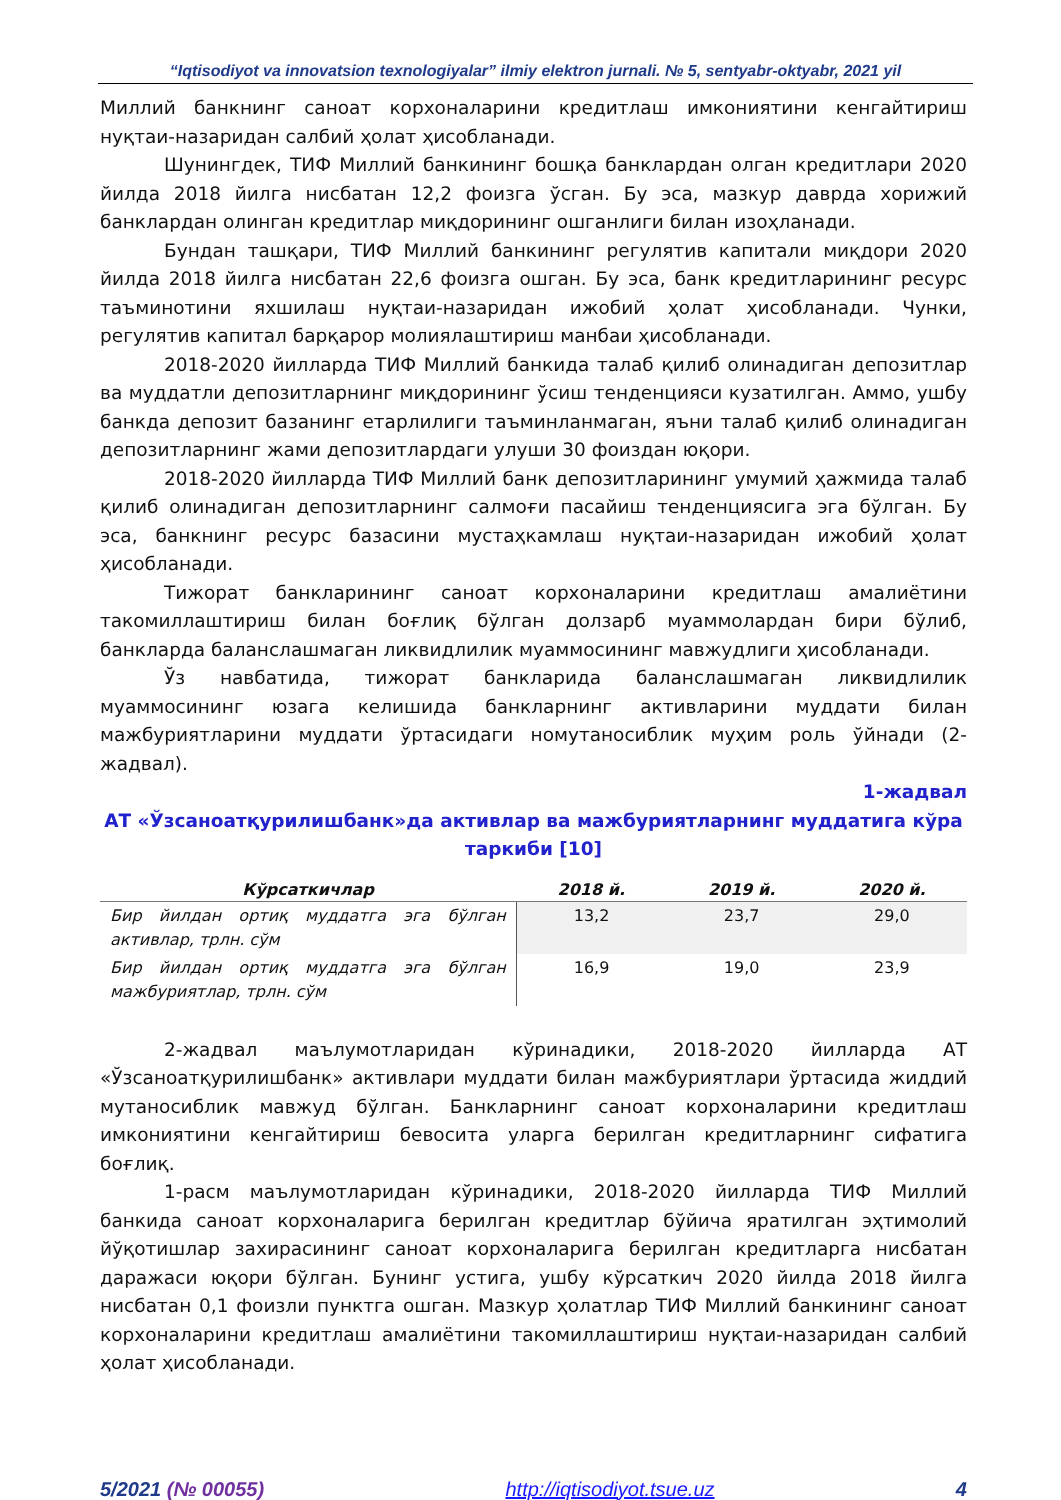“Iqtisodiyot va innovatsion texnologiyalar” ilmiy elektron jurnali. № 5, sentyabr-oktyabr, 2021 yil
Миллий банкнинг саноат корхоналарини кредитлаш имкониятини кенгайтириш нуқтаи-назаридан салбий ҳолат ҳисобланади.
Шунингдек, ТИФ Миллий банкининг бошқа банклардан олган кредитлари 2020 йилда 2018 йилга нисбатан 12,2 фоизга ўсган. Бу эса, мазкур даврда хорижий банклардан олинган кредитлар миқдорининг ошганлиги билан изоҳланади.
Бундан ташқари, ТИФ Миллий банкининг регулятив капитали миқдори 2020 йилда 2018 йилга нисбатан 22,6 фоизга ошган. Бу эса, банк кредитларининг ресурс таъминотини яхшилаш нуқтаи-назаридан ижобий ҳолат ҳисобланади. Чунки, регулятив капитал барқарор молиялаштириш манбаи ҳисобланади.
2018-2020 йилларда ТИФ Миллий банкида талаб қилиб олинадиган депозитлар ва муддатли депозитларнинг миқдорининг ўсиш тенденцияси кузатилган. Аммо, ушбу банкда депозит базанинг етарлилиги таъминланмаган, яъни талаб қилиб олинадиган депозитларнинг жами депозитлардаги улуши 30 фоиздан юқори.
2018-2020 йилларда ТИФ Миллий банк депозитларининг умумий ҳажмида талаб қилиб олинадиган депозитларнинг салмоғи пасайиш тенденциясига эга бўлган. Бу эса, банкнинг ресурс базасини мустаҳкамлаш нуқтаи-назаридан ижобий ҳолат ҳисобланади.
Тижорат банкларининг саноат корхоналарини кредитлаш амалиётини такомиллаштириш билан боғлиқ бўлган долзарб муаммолардан бири бўлиб, банкларда баланслашмаган ликвидлилик муаммосининг мавжудлиги ҳисобланади.
Ўз навбатида, тижорат банкларида баланслашмаган ликвидлилик муаммосининг юзага келишида банкларнинг активларини муддати билан мажбуриятларини муддати ўртасидаги номутаносиблик муҳим роль ўйнади (2-жадвал).
1-жадвал
АТ «Ўзсаноатқурилишбанк»да активлар ва мажбуриятларнинг муддатига кўра таркиби [10]
| Кўрсаткичлар | 2018 й. | 2019 й. | 2020 й. |
| --- | --- | --- | --- |
| Бир йилдан ортиқ муддатга эга бўлган активлар, трлн. сўм | 13,2 | 23,7 | 29,0 |
| Бир йилдан ортиқ муддатга эга бўлган мажбуриятлар, трлн. сўм | 16,9 | 19,0 | 23,9 |
2-жадвал маълумотларидан кўринадики, 2018-2020 йилларда АТ «Ўзсаноатқурилишбанк» активлари муддати билан мажбуриятлари ўртасида жиддий мутаносиблик мавжуд бўлган. Банкларнинг саноат корхоналарини кредитлаш имкониятини кенгайтириш бевосита уларга берилган кредитларнинг сифатига боғлиқ.
1-расм маълумотларидан кўринадики, 2018-2020 йилларда ТИФ Миллий банкида саноат корхоналарига берилган кредитлар бўйича яратилган эҳтимолий йўқотишлар захирасининг саноат корхоналарига берилган кредитларга нисбатан даражаси юқори бўлган. Бунинг устига, ушбу кўрсаткич 2020 йилда 2018 йилга нисбатан 0,1 фоизли пунктга ошган. Мазкур ҳолатлар ТИФ Миллий банкининг саноат корхоналарини кредитлаш амалиётини такомиллаштириш нуқтаи-назаридан салбий ҳолат ҳисобланади.
5/2021 (№ 00055) http://iqtisodiyot.tsue.uz 4